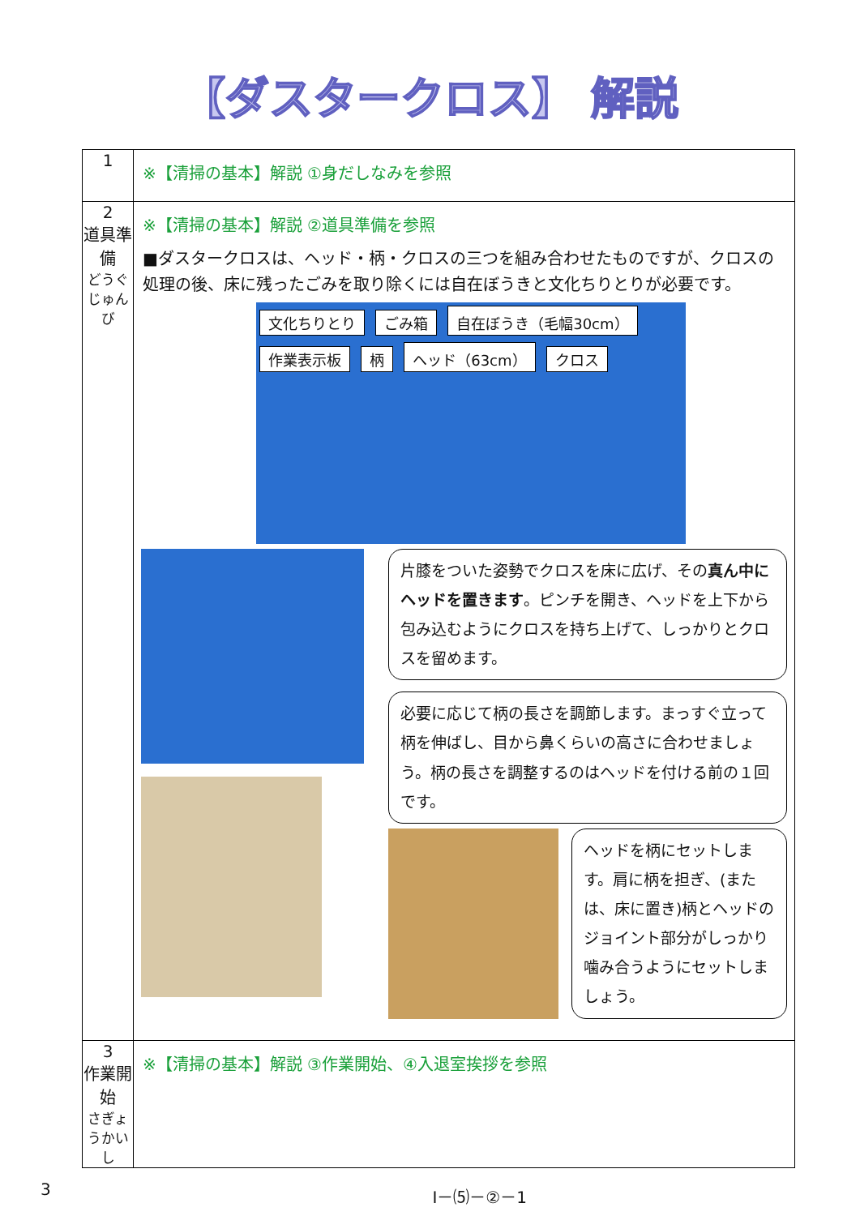【ダスタークロス】 解説
| 1 | ※【清掃の基本】解説 ①身だしなみを参照 |
| 2 道具準備 どうぐじゅんび | ※【清掃の基本】解説 ②道具準備を参照 ■ダスタークロスは、ヘッド・柄・クロスの三つを組み合わせたものですが、クロスの処理の後、床に残ったごみを取り除くには自在ぼうきと文化ちりとりが必要です。 文化ちりとり ごみ箱 自在ぼうき（毛幅30cm） 作業表示板 柄 ヘッド（63cm） クロス 片膝をついた姿勢でクロスを床に広げ、その 真ん中にヘッドを置きます 。ピンチを開き、ヘッドを上下から包み込むようにクロスを持ち上げて、しっかりとクロスを留めます。 必要に応じて柄の長さを調節します。まっすぐ立って柄を伸ばし、目から鼻くらいの高さに合わせましょう。柄の長さを調整するのはヘッドを付ける前の１回です。 ヘッドを柄にセットします。肩に柄を担ぎ、(または、床に置き)柄とヘッドのジョイント部分がしっかり噛み合うようにセットしましょう。 |
| 3 作業開始 さぎょうかいし | ※【清掃の基本】解説 ③作業開始、④入退室挨拶を参照 |
3 Ⅰ－⑸－②－1